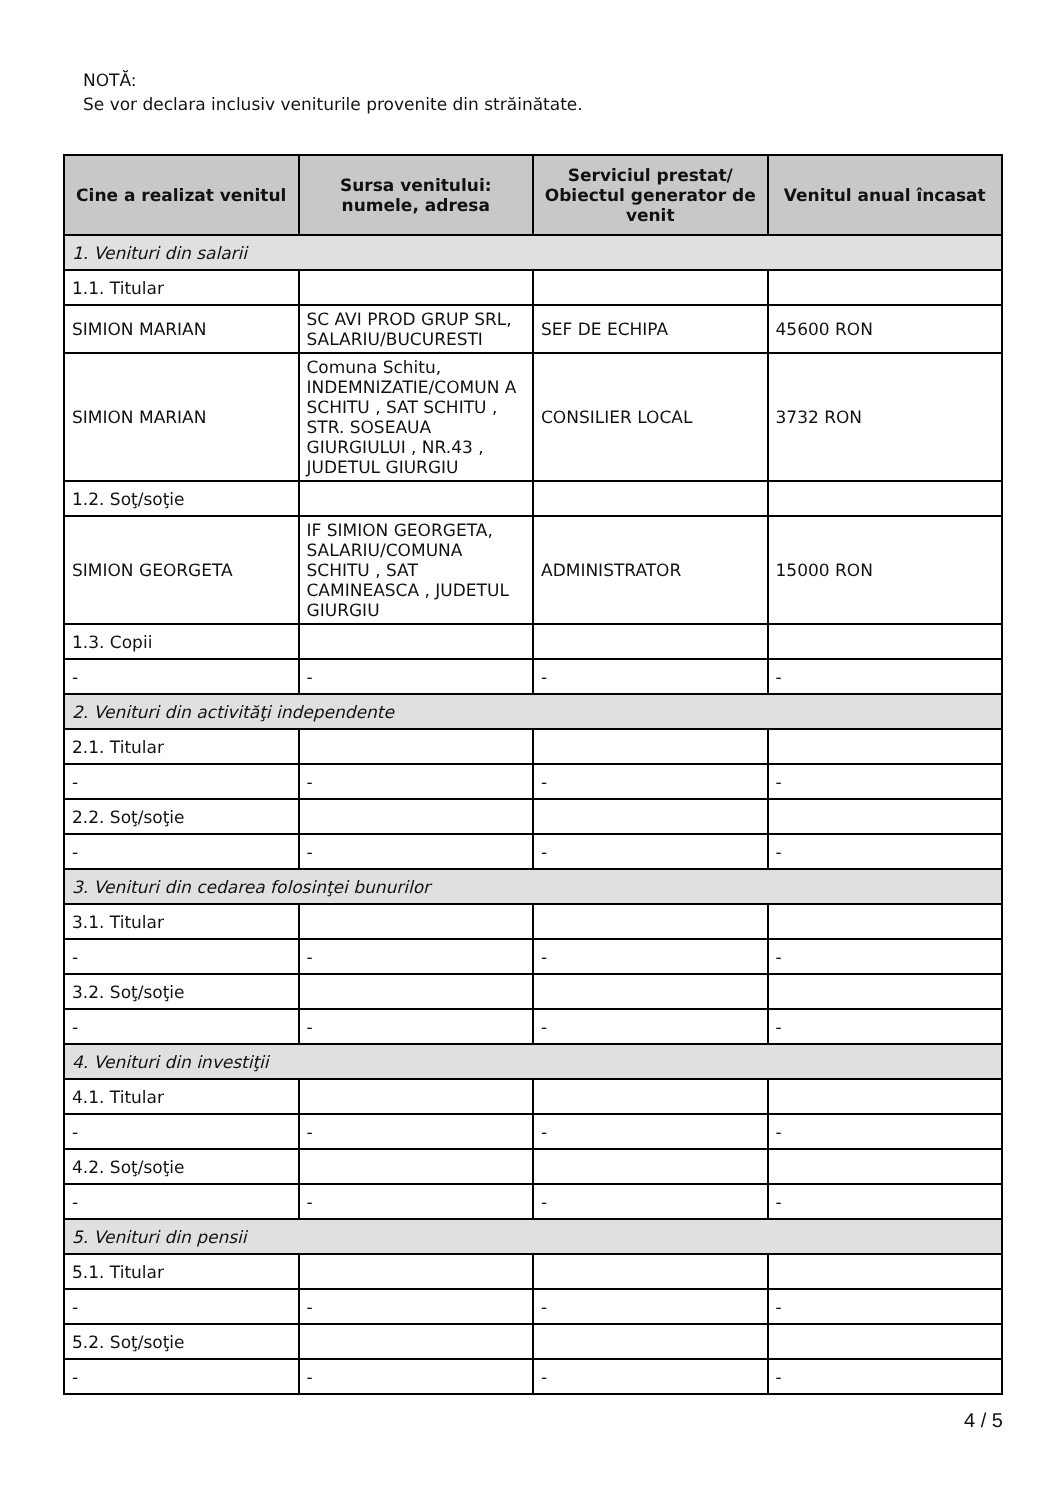NOTĂ:
Se vor declara inclusiv veniturile provenite din străinătate.
| Cine a realizat venitul | Sursa venitului: numele, adresa | Serviciul prestat/ Obiectul generator de venit | Venitul anual încasat |
| --- | --- | --- | --- |
| 1. Venituri din salarii | | | |
| 1.1. Titular | | | |
| SIMION MARIAN | SC AVI PROD GRUP SRL, SALARIU/BUCURESTI | SEF DE ECHIPA | 45600 RON |
| SIMION MARIAN | Comuna Schitu, INDEMNIZATIE/COMUN A SCHITU , SAT SCHITU , STR. SOSEAUA GIURGIULUI , NR.43 , JUDETUL GIURGIU | CONSILIER LOCAL | 3732 RON |
| 1.2. Soţ/soţie | | | |
| SIMION GEORGETA | IF SIMION GEORGETA, SALARIU/COMUNA SCHITU , SAT CAMINEASCA , JUDETUL GIURGIU | ADMINISTRATOR | 15000 RON |
| 1.3. Copii | | | |
| - | - | - | - |
| 2. Venituri din activităţi independente | | | |
| 2.1. Titular | | | |
| - | - | - | - |
| 2.2. Soţ/soţie | | | |
| - | - | - | - |
| 3. Venituri din cedarea folosinţei bunurilor | | | |
| 3.1. Titular | | | |
| - | - | - | - |
| 3.2. Soţ/soţie | | | |
| - | - | - | - |
| 4. Venituri din investiţii | | | |
| 4.1. Titular | | | |
| - | - | - | - |
| 4.2. Soţ/soţie | | | |
| - | - | - | - |
| 5. Venituri din pensii | | | |
| 5.1. Titular | | | |
| - | - | - | - |
| 5.2. Soţ/soţie | | | |
| - | - | - | - |
4 / 5